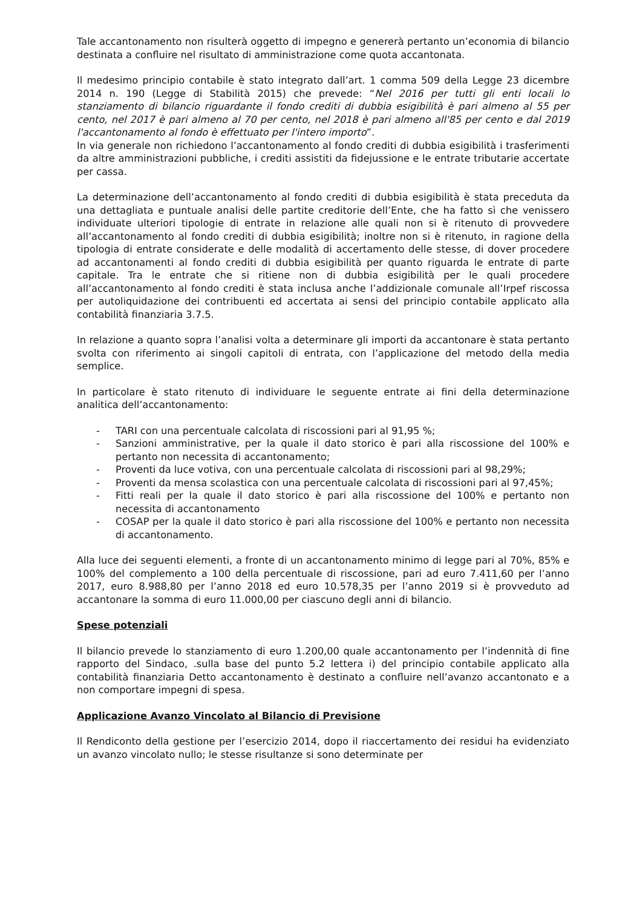Tale accantonamento non risulterà oggetto di impegno e genererà pertanto un’economia di bilancio destinata a confluire nel risultato di amministrazione come quota accantonata.
Il medesimo principio contabile è stato integrato dall’art. 1 comma 509 della Legge 23 dicembre 2014 n. 190 (Legge di Stabilità 2015) che prevede: “Nel 2016 per tutti gli enti locali lo stanziamento di bilancio riguardante il fondo crediti di dubbia esigibilità è pari almeno al 55 per cento, nel 2017 è pari almeno al 70 per cento, nel 2018 è pari almeno all'85 per cento e dal 2019 l'accantonamento al fondo è effettuato per l'intero importo”.
In via generale non richiedono l’accantonamento al fondo crediti di dubbia esigibilità i trasferimenti da altre amministrazioni pubbliche, i crediti assistiti da fidejussione e le entrate tributarie accertate per cassa.
La determinazione dell’accantonamento al fondo crediti di dubbia esigibilità è stata preceduta da una dettagliata e puntuale analisi delle partite creditorie dell’Ente, che ha fatto sì che venissero individuate ulteriori tipologie di entrate in relazione alle quali non si è ritenuto di provvedere all’accantonamento al fondo crediti di dubbia esigibilità; inoltre non si è ritenuto, in ragione della tipologia di entrate considerate e delle modalità di accertamento delle stesse, di dover procedere ad accantonamenti al fondo crediti di dubbia esigibilità per quanto riguarda le entrate di parte capitale. Tra le entrate che si ritiene non di dubbia esigibilità per le quali procedere all’accantonamento al fondo crediti è stata inclusa anche l’addizionale comunale all’Irpef riscossa per autoliquidazione dei contribuenti ed accertata ai sensi del principio contabile applicato alla contabilità finanziaria 3.7.5.
In relazione a quanto sopra l’analisi volta a determinare gli importi da accantonare è stata pertanto svolta con riferimento ai singoli capitoli di entrata, con l’applicazione del metodo della media semplice.
In particolare è stato ritenuto di individuare le seguente entrate ai fini della determinazione analitica dell’accantonamento:
- TARI con una percentuale calcolata di riscossioni pari al 91,95 %;
- Sanzioni amministrative, per la quale il dato storico è pari alla riscossione del 100% e pertanto non necessita di accantonamento;
- Proventi da luce votiva, con una percentuale calcolata di riscossioni pari al 98,29%;
- Proventi da mensa scolastica con una percentuale calcolata di riscossioni pari al 97,45%;
- Fitti reali per la quale il dato storico è pari alla riscossione del 100% e pertanto non necessita di accantonamento
- COSAP per la quale il dato storico è pari alla riscossione del 100% e pertanto non necessita di accantonamento.
Alla luce dei seguenti elementi, a fronte di un accantonamento minimo di legge pari al 70%, 85% e 100% del complemento a 100 della percentuale di riscossione, pari ad euro 7.411,60 per l’anno 2017, euro 8.988,80 per l’anno 2018 ed euro 10.578,35 per l’anno 2019 si è provveduto ad accantonare la somma di euro 11.000,00 per ciascuno degli anni di bilancio.
Spese potenziali
Il bilancio prevede lo stanziamento di euro 1.200,00 quale accantonamento per l’indennità di fine rapporto del Sindaco, .sulla base del punto 5.2 lettera i) del principio contabile applicato alla contabilità finanziaria Detto accantonamento è destinato a confluire nell’avanzo accantonato e a non comportare impegni di spesa.
Applicazione Avanzo Vincolato al Bilancio di Previsione
Il Rendiconto della gestione per l’esercizio 2014, dopo il riaccertamento dei residui ha evidenziato un avanzo vincolato nullo; le stesse risultanze si sono determinate per